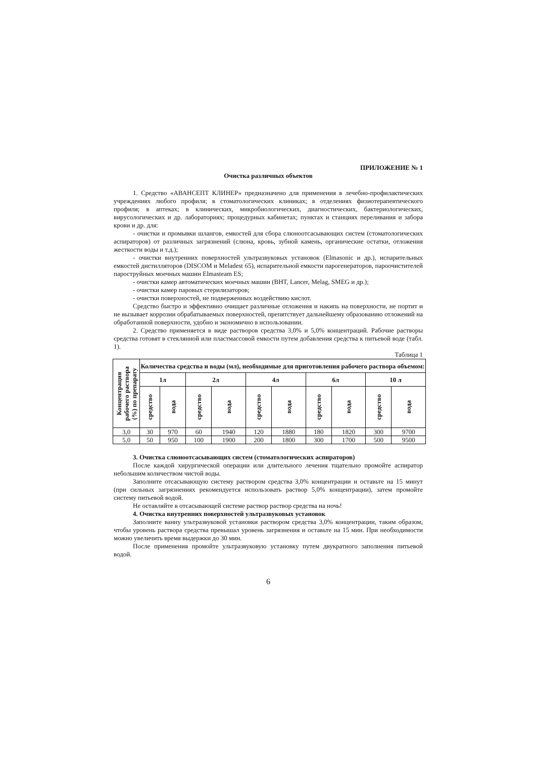ПРИЛОЖЕНИЕ № 1
Очистка различных объектов
1. Средство «АВАНСЕПТ КЛИНЕР» предназначено для применения в лечебно-профилактических учреждениях любого профиля; в стоматологических клиниках; в отделениях физиотерапевтического профиля; в аптеках; в клинических, микробиологических, диагностических, бактериологических, вирусологических и др. лабораториях; процедурных кабинетах; пунктах и станциях переливания и забора крови и др. для:
- очистки и промывки шлангов, емкостей для сбора слюноотсасывающих систем (стоматологических аспираторов) от различных загрязнений (слюна, кровь, зубной камень, органические остатки, отложения жесткости воды и т.д.);
- очистки внутренних поверхностей ультразвуковых установок (Elmasonic и др.), испарительных емкостей дистилляторов (DISCOM и Meladest 65), испарительной емкости парогенераторов, пароочистителей пароструйных моечных машин Elmasteam ES;
- очистки камер автоматических моечных машин (BHT, Lancer, Melag, SMEG и др.);
- очистки камер паровых стерилизаторов;
- очистки поверхностей, не подверженных воздействию кислот.
Средство быстро и эффективно очищает различные отложения и накипь на поверхности, не портит и не вызывает коррозии обрабатываемых поверхностей, препятствует дальнейшему образованию отложений на обработанной поверхности, удобно и экономично в использовании.
2. Средство применяется в виде растворов средства 3,0% и 5,0% концентраций. Рабочие растворы средства готовят в стеклянной или пластмассовой емкости путем добавления средства к питьевой воде (табл. 1).
Таблица 1
| Концентрация рабочего раствора (%) по препарату | Количества средства и воды (мл), необходимые для приготовления рабочего раствора объемом: | | | | | | | | | |
| --- | --- | --- | --- | --- | --- | --- | --- | --- | --- | --- |
| | 1л | | 2л | | 4л | | 6л | | 10 л | |
| | средство | вода | средство | вода | средство | вода | средство | вода | средство | вода |
| 3,0 | 30 | 970 | 60 | 1940 | 120 | 1880 | 180 | 1820 | 300 | 9700 |
| 5,0 | 50 | 950 | 100 | 1900 | 200 | 1800 | 300 | 1700 | 500 | 9500 |
3. Очистка слюноотсасывающих систем (стоматологических аспираторов)
После каждой хирургической операции или длительного лечения тщательно промойте аспиратор небольшим количеством чистой воды.
Заполните отсасывающую систему раствором средства 3,0% концентрации и оставьте на 15 минут (при сильных загрязнениях рекомендуется использовать раствор 5,0% концентрации), затем промойте систему питьевой водой.
Не оставляйте в отсасывающей системе раствор раствор средства на ночь!
4. Очистка внутренних поверхностей ультразвуковых установок
Заполните ванну ультразвуковой установки раствором средства 3,0% концентрации, таким образом, чтобы уровень раствора средства превышал уровень загрязнения и оставьте на 15 мин. При необходимости можно увеличить время выдержки до 30 мин.
После применения промойте ультразвуковую установку путем двукратного заполнения питьевой водой.
6